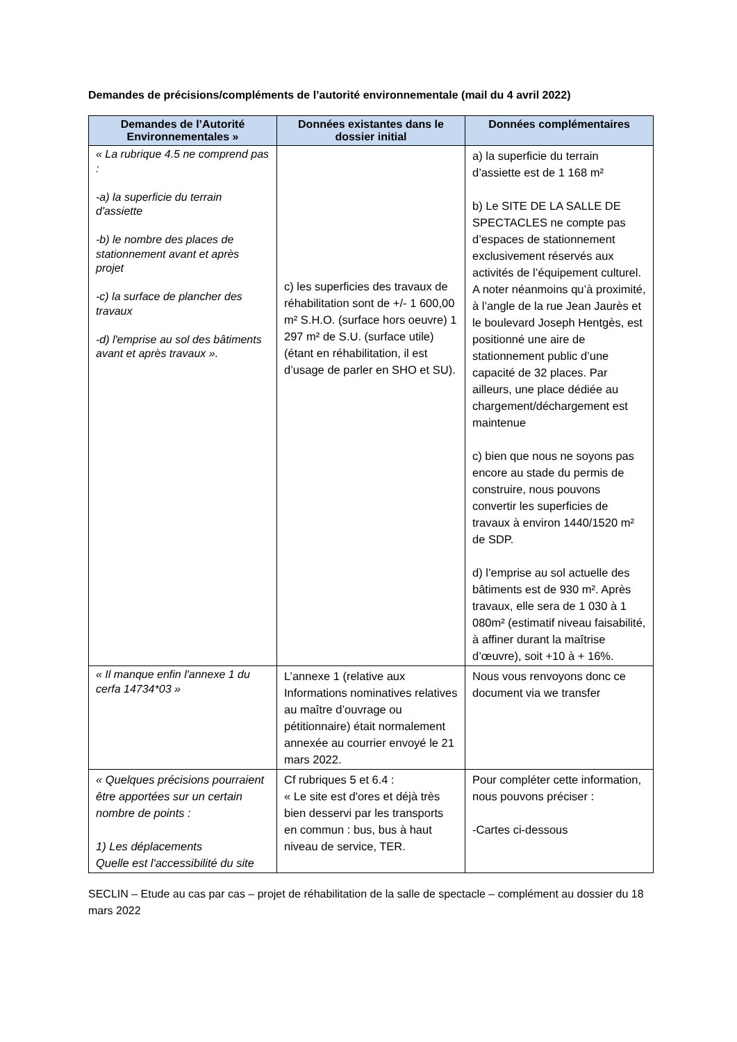Demandes de précisions/compléments de l’autorité environnementale (mail du 4 avril 2022)
| Demandes de l’Autorité Environnementales » | Données existantes dans le dossier initial | Données complémentaires |
| --- | --- | --- |
| « La rubrique 4.5 ne comprend pas : -a) la superficie du terrain d'assiette -b) le nombre des places de stationnement avant et après projet -c) la surface de plancher des travaux -d) l'emprise au sol des bâtiments avant et après travaux ». | c) les superficies des travaux de réhabilitation sont de +/- 1 600,00 m² S.H.O. (surface hors oeuvre) 1 297 m² de S.U. (surface utile) (étant en réhabilitation, il est d’usage de parler en SHO et SU). | a) la superficie du terrain d’assiette est de 1 168 m² b) Le SITE DE LA SALLE DE SPECTACLES ne compte pas d’espaces de stationnement exclusivement réservés aux activités de l’équipement culturel. A noter néanmoins qu’à proximité, à l’angle de la rue Jean Jaurès et le boulevard Joseph Hentgès, est positionné une aire de stationnement public d’une capacité de 32 places. Par ailleurs, une place dédiée au chargement/déchargement est maintenue c) bien que nous ne soyons pas encore au stade du permis de construire, nous pouvons convertir les superficies de travaux à environ 1440/1520 m² de SDP. d) l’emprise au sol actuelle des bâtiments est de 930 m². Après travaux, elle sera de 1 030 à 1 080m² (estimatif niveau faisabilité, à affiner durant la maîtrise d’œuvre), soit +10 à + 16%. |
| « Il manque enfin l'annexe 1 du cerfa 14734*03 » | L’annexe 1 (relative aux Informations nominatives relatives au maître d’ouvrage ou pétitionnaire) était normalement annexée au courrier envoyé le 21 mars 2022. | Nous vous renvoyons donc ce document via we transfer |
| « Quelques précisions pourraient être apportées sur un certain nombre de points : 1) Les déplacements Quelle est l'accessibilité du site | Cf rubriques 5 et 6.4 : « Le site est d'ores et déjà très bien desservi par les transports en commun : bus, bus à haut niveau de service, TER. | Pour compléter cette information, nous pouvons préciser : -Cartes ci-dessous |
SECLIN – Etude au cas par cas – projet de réhabilitation de la salle de spectacle – complément au dossier du 18 mars 2022